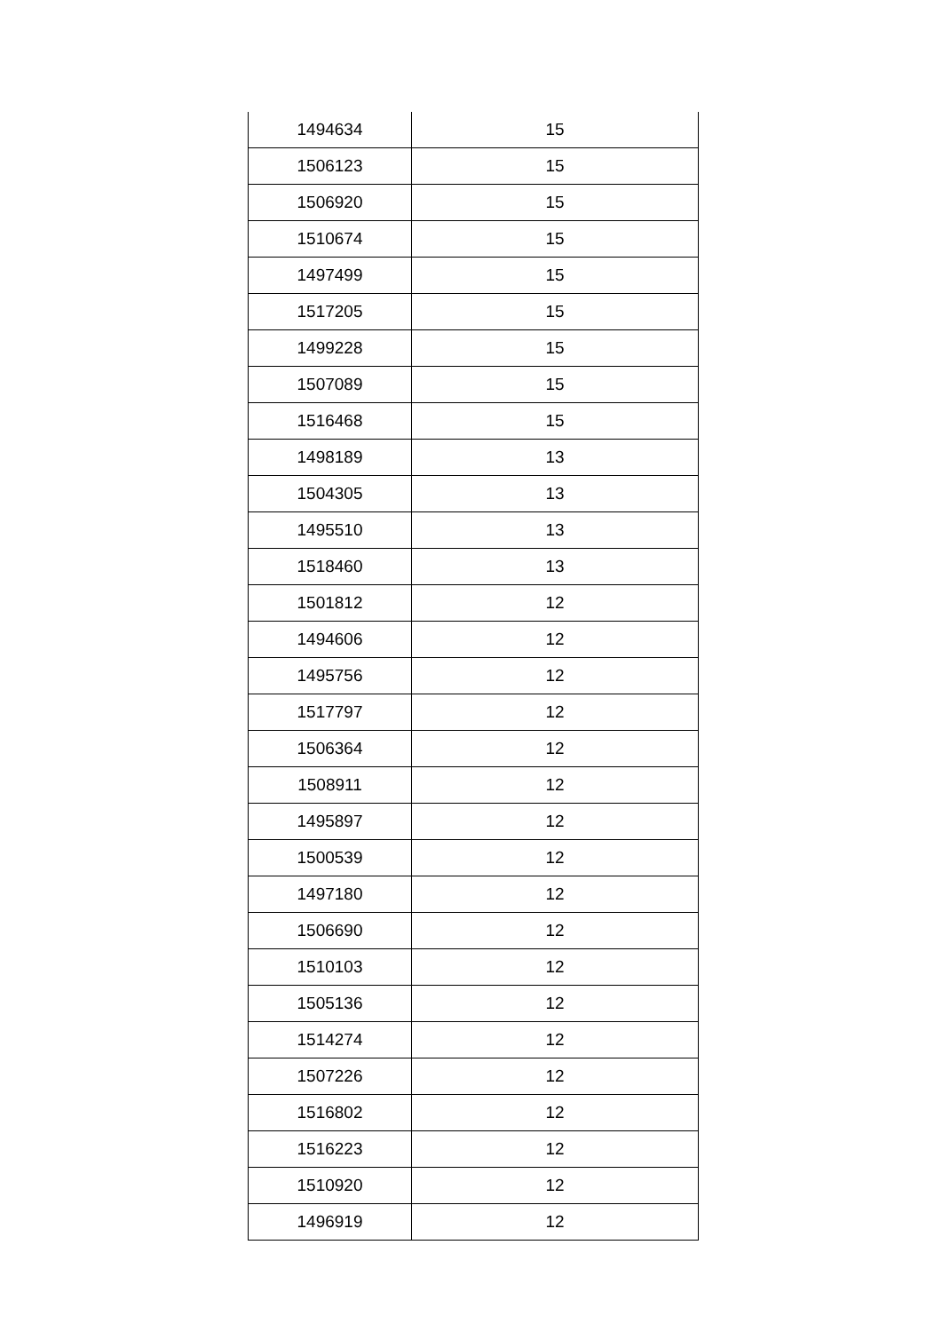| 1494634 | 15 |
| 1506123 | 15 |
| 1506920 | 15 |
| 1510674 | 15 |
| 1497499 | 15 |
| 1517205 | 15 |
| 1499228 | 15 |
| 1507089 | 15 |
| 1516468 | 15 |
| 1498189 | 13 |
| 1504305 | 13 |
| 1495510 | 13 |
| 1518460 | 13 |
| 1501812 | 12 |
| 1494606 | 12 |
| 1495756 | 12 |
| 1517797 | 12 |
| 1506364 | 12 |
| 1508911 | 12 |
| 1495897 | 12 |
| 1500539 | 12 |
| 1497180 | 12 |
| 1506690 | 12 |
| 1510103 | 12 |
| 1505136 | 12 |
| 1514274 | 12 |
| 1507226 | 12 |
| 1516802 | 12 |
| 1516223 | 12 |
| 1510920 | 12 |
| 1496919 | 12 |